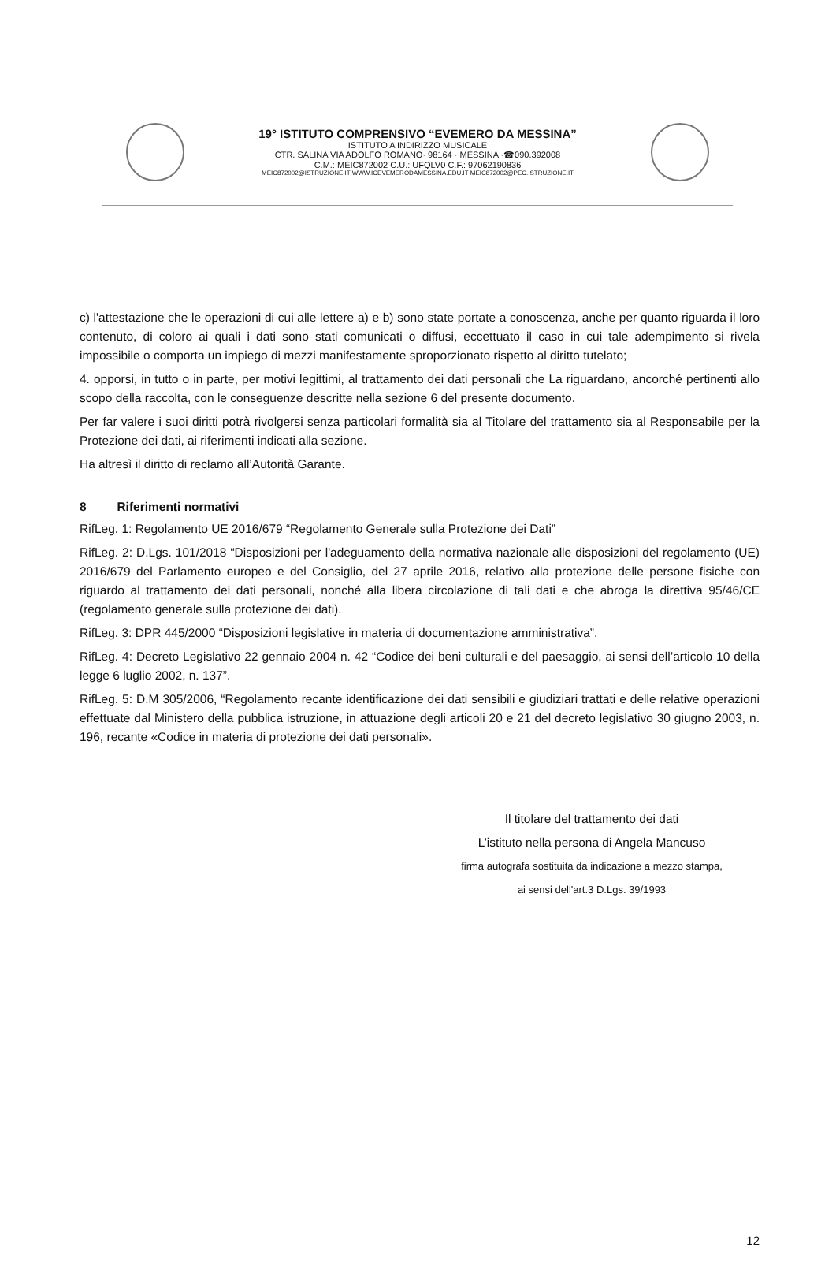19° ISTITUTO COMPRENSIVO “EVEMERO DA MESSINA”
ISTITUTO A INDIRIZZO MUSICALE
CTR. SALINA VIA ADOLFO ROMANO· 98164 · MESSINA ·☎090.392008
C.M.: MEIC872002 C.U.: UFQLV0 C.F.: 97062190836
MEIC872002@ISTRUZIONE.IT WWW.ICEVEMERODAMESSINA.EDU.IT MEIC872002@PEC.ISTRUZIONE.IT
c) l'attestazione che le operazioni di cui alle lettere a) e b) sono state portate a conoscenza, anche per quanto riguarda il loro contenuto, di coloro ai quali i dati sono stati comunicati o diffusi, eccettuato il caso in cui tale adempimento si rivela impossibile o comporta un impiego di mezzi manifestamente sproporzionato rispetto al diritto tutelato;
4. opporsi, in tutto o in parte, per motivi legittimi, al trattamento dei dati personali che La riguardano, ancorché pertinenti allo scopo della raccolta, con le conseguenze descritte nella sezione 6 del presente documento.
Per far valere i suoi diritti potrà rivolgersi senza particolari formalità sia al Titolare del trattamento sia al Responsabile per la Protezione dei dati, ai riferimenti indicati alla sezione.
Ha altresì il diritto di reclamo all’Autorità Garante.
8 Riferimenti normativi
RifLeg. 1: Regolamento UE 2016/679 “Regolamento Generale sulla Protezione dei Dati”
RifLeg. 2: D.Lgs. 101/2018 “Disposizioni per l'adeguamento della normativa nazionale alle disposizioni del regolamento (UE) 2016/679 del Parlamento europeo e del Consiglio, del 27 aprile 2016, relativo alla protezione delle persone fisiche con riguardo al trattamento dei dati personali, nonché alla libera circolazione di tali dati e che abroga la direttiva 95/46/CE (regolamento generale sulla protezione dei dati).
RifLeg. 3: DPR 445/2000 “Disposizioni legislative in materia di documentazione amministrativa”.
RifLeg. 4: Decreto Legislativo 22 gennaio 2004 n. 42 “Codice dei beni culturali e del paesaggio, ai sensi dell’articolo 10 della legge 6 luglio 2002, n. 137”.
RifLeg. 5: D.M 305/2006, “Regolamento recante identificazione dei dati sensibili e giudiziari trattati e delle relative operazioni effettuate dal Ministero della pubblica istruzione, in attuazione degli articoli 20 e 21 del decreto legislativo 30 giugno 2003, n. 196, recante «Codice in materia di protezione dei dati personali».
Il titolare del trattamento dei dati
L’istituto nella persona di Angela Mancuso
firma autografa sostituita da indicazione a mezzo stampa,
ai sensi dell'art.3 D.Lgs. 39/1993
12